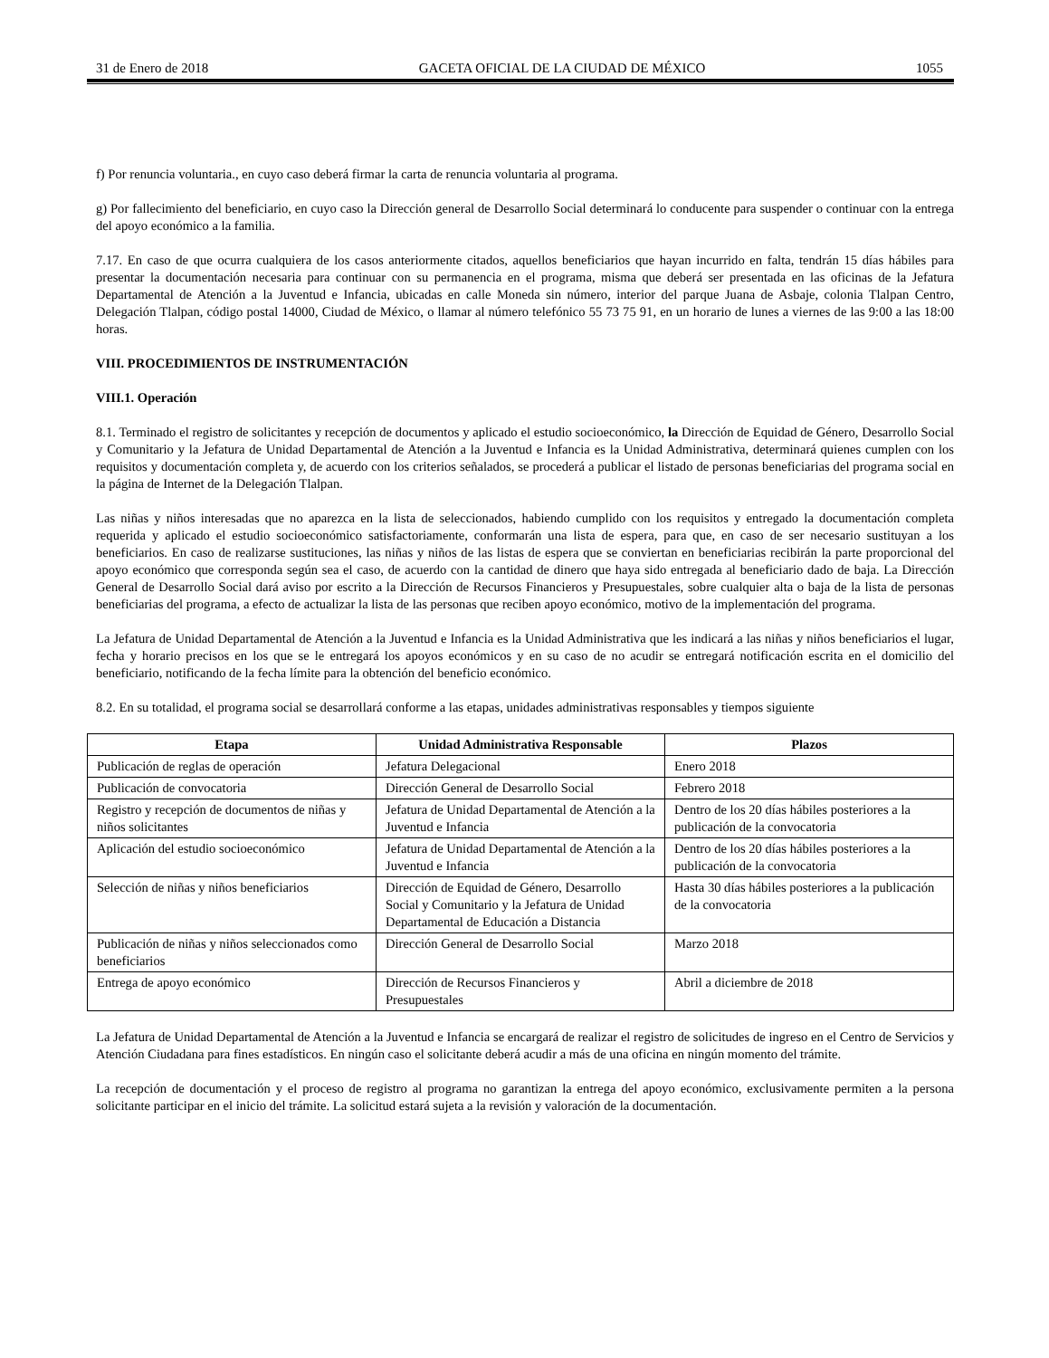31 de Enero de 2018 GACETA OFICIAL DE LA CIUDAD DE MÉXICO 1055
f) Por renuncia voluntaria., en cuyo caso deberá firmar la carta de renuncia voluntaria al programa.
g) Por fallecimiento del beneficiario, en cuyo caso la Dirección general de Desarrollo Social determinará lo conducente para suspender o continuar con la entrega del apoyo económico a la familia.
7.17. En caso de que ocurra cualquiera de los casos anteriormente citados, aquellos beneficiarios que hayan incurrido en falta, tendrán 15 días hábiles para presentar la documentación necesaria para continuar con su permanencia en el programa, misma que deberá ser presentada en las oficinas de la Jefatura Departamental de Atención a la Juventud e Infancia, ubicadas en calle Moneda sin número, interior del parque Juana de Asbaje, colonia Tlalpan Centro, Delegación Tlalpan, código postal 14000, Ciudad de México, o llamar al número telefónico 55 73 75 91, en un horario de lunes a viernes de las 9:00 a las 18:00 horas.
VIII. PROCEDIMIENTOS DE INSTRUMENTACIÓN
VIII.1. Operación
8.1. Terminado el registro de solicitantes y recepción de documentos y aplicado el estudio socioeconómico, la Dirección de Equidad de Género, Desarrollo Social y Comunitario y la Jefatura de Unidad Departamental de Atención a la Juventud e Infancia es la Unidad Administrativa, determinará quienes cumplen con los requisitos y documentación completa y, de acuerdo con los criterios señalados, se procederá a publicar el listado de personas beneficiarias del programa social en la página de Internet de la Delegación Tlalpan.
Las niñas y niños interesadas que no aparezca en la lista de seleccionados, habiendo cumplido con los requisitos y entregado la documentación completa requerida y aplicado el estudio socioeconómico satisfactoriamente, conformarán una lista de espera, para que, en caso de ser necesario sustituyan a los beneficiarios. En caso de realizarse sustituciones, las niñas y niños de las listas de espera que se conviertan en beneficiarias recibirán la parte proporcional del apoyo económico que corresponda según sea el caso, de acuerdo con la cantidad de dinero que haya sido entregada al beneficiario dado de baja. La Dirección General de Desarrollo Social dará aviso por escrito a la Dirección de Recursos Financieros y Presupuestales, sobre cualquier alta o baja de la lista de personas beneficiarias del programa, a efecto de actualizar la lista de las personas que reciben apoyo económico, motivo de la implementación del programa.
La Jefatura de Unidad Departamental de Atención a la Juventud e Infancia es la Unidad Administrativa que les indicará a las niñas y niños beneficiarios el lugar, fecha y horario precisos en los que se le entregará los apoyos económicos y en su caso de no acudir se entregará notificación escrita en el domicilio del beneficiario, notificando de la fecha límite para la obtención del beneficio económico.
8.2. En su totalidad, el programa social se desarrollará conforme a las etapas, unidades administrativas responsables y tiempos siguiente
| Etapa | Unidad Administrativa Responsable | Plazos |
| --- | --- | --- |
| Publicación de reglas de operación | Jefatura Delegacional | Enero 2018 |
| Publicación de convocatoria | Dirección General de Desarrollo Social | Febrero 2018 |
| Registro y recepción de documentos de niñas y niños solicitantes | Jefatura de Unidad Departamental de Atención a la Juventud e Infancia | Dentro de los 20 días hábiles posteriores a la publicación de la convocatoria |
| Aplicación del estudio socioeconómico | Jefatura de Unidad Departamental de Atención a la Juventud e Infancia | Dentro de los 20 días hábiles posteriores a la publicación de la convocatoria |
| Selección de niñas y niños beneficiarios | Dirección de Equidad de Género, Desarrollo Social y Comunitario y la Jefatura de Unidad Departamental de Educación a Distancia | Hasta 30 días hábiles posteriores a la publicación de la convocatoria |
| Publicación de niñas y niños seleccionados como beneficiarios | Dirección General de Desarrollo Social | Marzo 2018 |
| Entrega de apoyo económico | Dirección de Recursos Financieros y Presupuestales | Abril a diciembre de 2018 |
La Jefatura de Unidad Departamental de Atención a la Juventud e Infancia se encargará de realizar el registro de solicitudes de ingreso en el Centro de Servicios y Atención Ciudadana para fines estadísticos. En ningún caso el solicitante deberá acudir a más de una oficina en ningún momento del trámite.
La recepción de documentación y el proceso de registro al programa no garantizan la entrega del apoyo económico, exclusivamente permiten a la persona solicitante participar en el inicio del trámite. La solicitud estará sujeta a la revisión y valoración de la documentación.